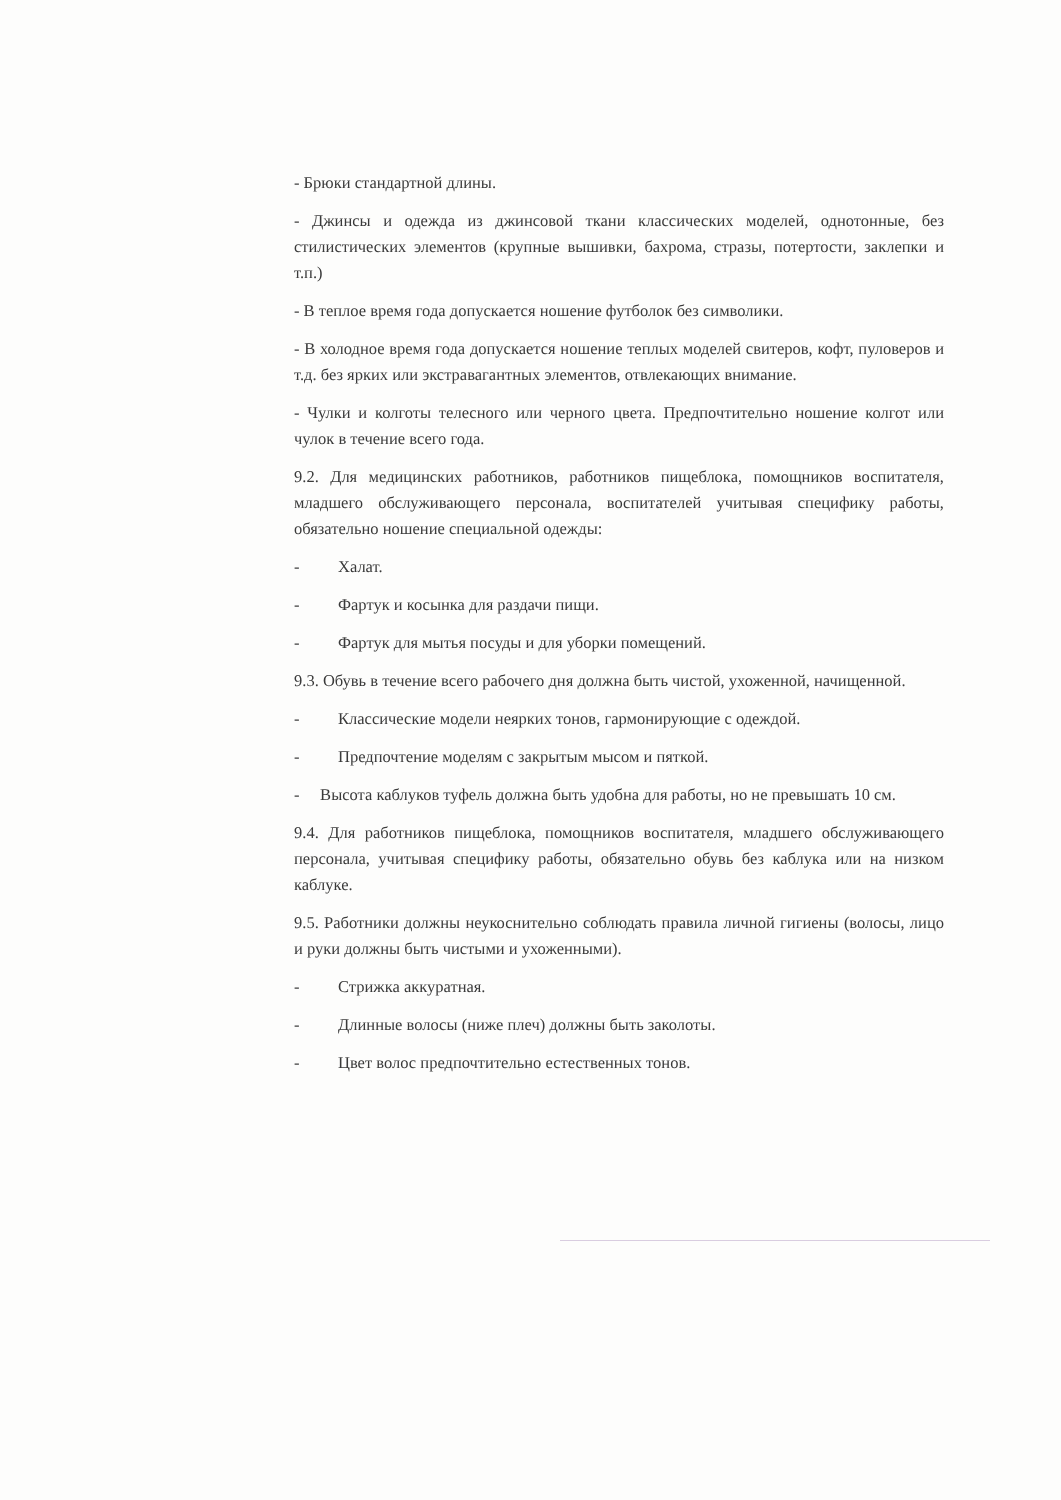- Брюки стандартной длины.
- Джинсы и одежда из джинсовой ткани классических моделей, однотонные, без стилистических элементов (крупные вышивки, бахрома, стразы, потертости, заклепки и т.п.)
- В теплое время года допускается ношение футболок без символики.
- В холодное время года допускается ношение теплых моделей свитеров, кофт, пуловеров и т.д. без ярких или экстравагантных элементов, отвлекающих внимание.
- Чулки и колготы телесного или черного цвета. Предпочтительно ношение колгот или чулок в течение всего года.
9.2. Для медицинских работников, работников пищеблока, помощников воспитателя, младшего обслуживающего персонала, воспитателей учитывая специфику работы, обязательно ношение специальной одежды:
- Халат.
- Фартук и косынка для раздачи пищи.
- Фартук для мытья посуды и для уборки помещений.
9.3. Обувь в течение всего рабочего дня должна быть чистой, ухоженной, начищенной.
- Классические модели неярких тонов, гармонирующие с одеждой.
- Предпочтение моделям с закрытым мысом и пяткой.
- Высота каблуков туфель должна быть удобна для работы, но не превышать 10 см.
9.4. Для работников пищеблока, помощников воспитателя, младшего обслуживающего персонала, учитывая специфику работы, обязательно обувь без каблука или на низком каблуке.
9.5. Работники должны неукоснительно соблюдать правила личной гигиены (волосы, лицо и руки должны быть чистыми и ухоженными).
- Стрижка аккуратная.
- Длинные волосы (ниже плеч) должны быть заколоты.
- Цвет волос предпочтительно естественных тонов.